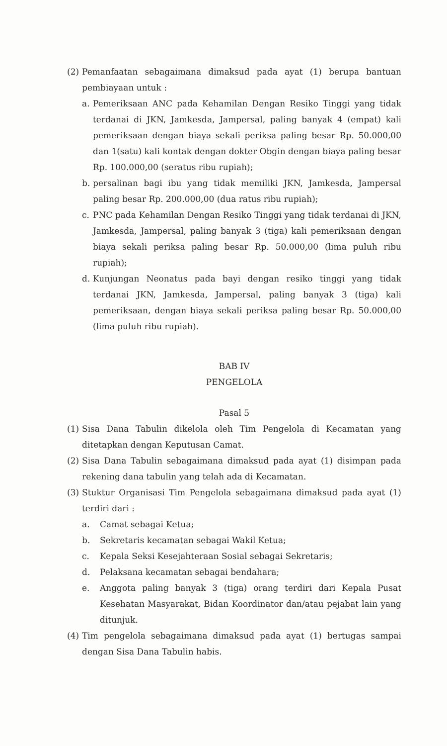(2)
Pemanfaatan sebagaimana dimaksud pada ayat (1) berupa bantuan pembiayaan untuk :
a. Pemeriksaan ANC pada Kehamilan Dengan Resiko Tinggi yang tidak terdanai di JKN, Jamkesda, Jampersal, paling banyak 4 (empat) kali pemeriksaan dengan biaya sekali periksa paling besar Rp. 50.000,00 dan 1(satu) kali kontak dengan dokter Obgin dengan biaya paling besar Rp. 100.000,00 (seratus ribu rupiah);
b. persalinan bagi ibu yang tidak memiliki JKN, Jamkesda, Jampersal paling besar Rp. 200.000,00 (dua ratus ribu rupiah);
c. PNC pada Kehamilan Dengan Resiko Tinggi yang tidak terdanai di JKN, Jamkesda, Jampersal, paling banyak 3 (tiga) kali pemeriksaan dengan biaya sekali periksa paling besar Rp. 50.000,00 (lima puluh ribu rupiah);
d. Kunjungan Neonatus pada bayi dengan resiko tinggi yang tidak terdanai JKN, Jamkesda, Jampersal, paling banyak 3 (tiga) kali pemeriksaan, dengan biaya sekali periksa paling besar Rp. 50.000,00 (lima puluh ribu rupiah).
BAB IV
PENGELOLA
Pasal 5
(1)
Sisa Dana Tabulin dikelola oleh Tim Pengelola di Kecamatan yang ditetapkan dengan Keputusan Camat.
(2)
Sisa Dana Tabulin sebagaimana dimaksud pada ayat (1) disimpan pada rekening dana tabulin yang telah ada di Kecamatan.
(3)
Stuktur Organisasi Tim Pengelola sebagaimana dimaksud pada ayat (1) terdiri dari :
a. Camat sebagai Ketua;
b. Sekretaris kecamatan sebagai Wakil Ketua;
c. Kepala Seksi Kesejahteraan Sosial sebagai Sekretaris;
d. Pelaksana kecamatan sebagai bendahara;
e. Anggota paling banyak 3 (tiga) orang terdiri dari Kepala Pusat Kesehatan Masyarakat, Bidan Koordinator dan/atau pejabat lain yang ditunjuk.
(4)
Tim pengelola sebagaimana dimaksud pada ayat (1) bertugas sampai dengan Sisa Dana Tabulin habis.